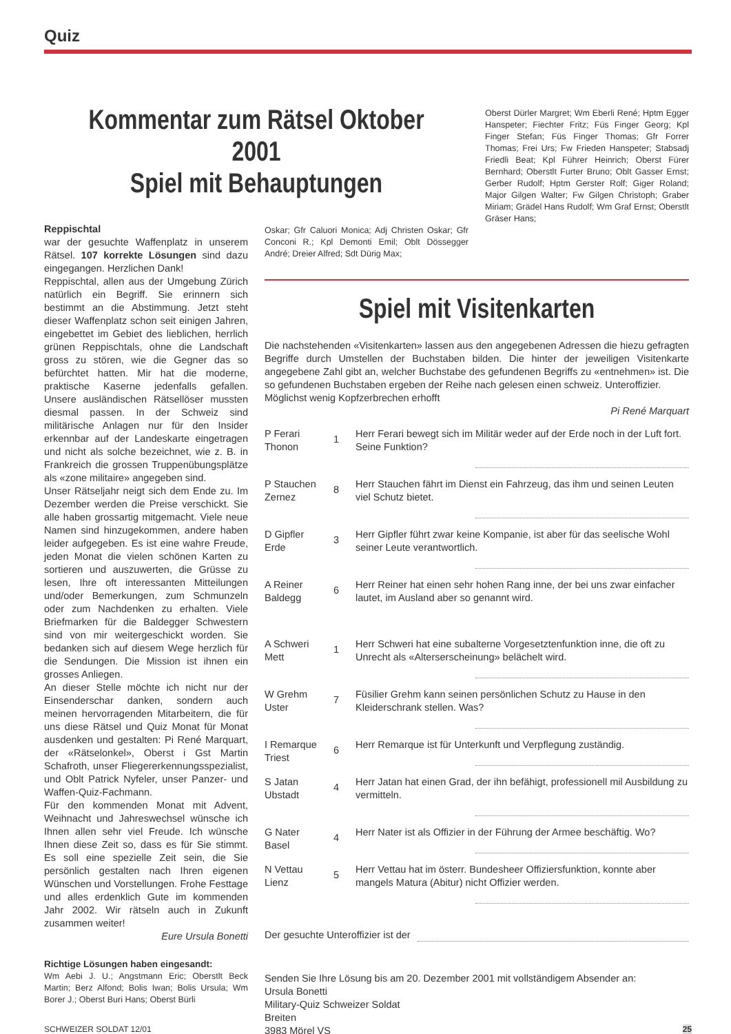Quiz
Kommentar zum Rätsel Oktober 2001
Spiel mit Behauptungen
Oberst Dürler Margret; Wm Eberli René; Hptm Egger Hanspeter; Fiechter Fritz; Füs Finger Georg; Kpl Finger Stefan; Füs Finger Thomas; Gfr Forrer Thomas; Frei Urs; Fw Frieden Hanspeter; Stabsadj Friedli Beat; Kpl Führer Heinrich; Oberst Fürer Bernhard; Oberstlt Furter Bruno; Oblt Gasser Ernst; Gerber Rudolf; Hptm Gerster Rolf; Giger Roland; Major Gilgen Walter; Fw Gilgen Christoph; Graber Miriam; Grädel Hans Rudolf; Wm Graf Ernst; Oberstlt Gräser Hans;
Reppischtal
war der gesuchte Waffenplatz in unserem Rätsel. 107 korrekte Lösungen sind dazu eingegangen. Herzlichen Dank!
Reppischtal, allen aus der Umgebung Zürich natürlich ein Begriff. Sie erinnern sich bestimmt an die Abstimmung. Jetzt steht dieser Waffenplatz schon seit einigen Jahren, eingebettet im Gebiet des lieblichen, herrlich grünen Reppischtals, ohne die Landschaft gross zu stören, wie die Gegner das so befürchtet hatten. Mir hat die moderne, praktische Kaserne jedenfalls gefallen. Unsere ausländischen Rätsellöser mussten diesmal passen. In der Schweiz sind militärische Anlagen nur für den Insider erkennbar auf der Landeskarte eingetragen und nicht als solche bezeichnet, wie z. B. in Frankreich die grossen Truppenübungsplätze als «zone militaire» angegeben sind.
Unser Rätseljahr neigt sich dem Ende zu. Im Dezember werden die Preise verschickt. Sie alle haben grossartig mitgemacht. Viele neue Namen sind hinzugekommen, andere haben leider aufgegeben. Es ist eine wahre Freude, jeden Monat die vielen schönen Karten zu sortieren und auszuwerten, die Grüsse zu lesen, Ihre oft interessanten Mitteilungen und/oder Bemerkungen, zum Schmunzeln oder zum Nachdenken zu erhalten. Viele Briefmarken für die Baldegger Schwestern sind von mir weitergeschickt worden. Sie bedanken sich auf diesem Wege herzlich für die Sendungen. Die Mission ist ihnen ein grosses Anliegen.
An dieser Stelle möchte ich nicht nur der Einsenderschar danken, sondern auch meinen hervorragenden Mitarbeitern, die für uns diese Rätsel und Quiz Monat für Monat ausdenken und gestalten: Pi René Marquart, der «Rätselonkel», Oberst i Gst Martin Schafroth, unser Fliegererkennungsspezialist, und Oblt Patrick Nyfeler, unser Panzer- und Waffen-Quiz-Fachmann.
Für den kommenden Monat mit Advent, Weihnacht und Jahreswechsel wünsche ich Ihnen allen sehr viel Freude. Ich wünsche Ihnen diese Zeit so, dass es für Sie stimmt. Es soll eine spezielle Zeit sein, die Sie persönlich gestalten nach Ihren eigenen Wünschen und Vorstellungen. Frohe Festtage und alles erdenklich Gute im kommenden Jahr 2002. Wir rätseln auch in Zukunft zusammen weiter!
Eure Ursula Bonetti
Richtige Lösungen haben eingesandt:
Wm Aebi J. U.; Angstmann Eric; Oberstlt Beck Martin; Berz Alfond; Bolis Iwan; Bolis Ursula; Wm Borer J.; Oberst Buri Hans; Oberst Bürli
Oskar; Gfr Caluori Monica; Adj Christen Oskar; Gfr Conconi R.; Kpl Demonti Emil; Oblt Dössegger André; Dreier Alfred; Sdt Dürig Max;
Spiel mit Visitenkarten
Die nachstehenden «Visitenkarten» lassen aus den angegebenen Adressen die hiezu gefragten Begriffe durch Umstellen der Buchstaben bilden. Die hinter der jeweiligen Visitenkarte angegebene Zahl gibt an, welcher Buchstabe des gefundenen Begriffs zu «entnehmen» ist. Die so gefundenen Buchstaben ergeben der Reihe nach gelesen einen schweiz. Unteroffizier.
Möglichst wenig Kopfzerbrechen erhofft
Pi René Marquart
| P Ferari Thonon | 1 | Herr Ferari bewegt sich im Militär weder auf der Erde noch in der Luft fort. Seine Funktion? |
| P Stauchen Zernez | 8 | Herr Stauchen fährt im Dienst ein Fahrzeug, das ihm und seinen Leuten viel Schutz bietet. |
| D Gipfler Erde | 3 | Herr Gipfler führt zwar keine Kompanie, ist aber für das seelische Wohl seiner Leute verantwortlich. |
| A Reiner Baldegg | 6 | Herr Reiner hat einen sehr hohen Rang inne, der bei uns zwar einfacher lautet, im Ausland aber so genannt wird. |
| A Schweri Mett | 1 | Herr Schweri hat eine subalterne Vorgesetztenfunktion inne, die oft zu Unrecht als «Alterserscheinung» belächelt wird. |
| W Grehm Uster | 7 | Füsilier Grehm kann seinen persönlichen Schutz zu Hause in den Kleiderschrank stellen. Was? |
| I Remarque Triest | 6 | Herr Remarque ist für Unterkunft und Verpflegung zuständig. |
| S Jatan Ubstadt | 4 | Herr Jatan hat einen Grad, der ihn befähigt, professionell mil Ausbildung zu vermitteln. |
| G Nater Basel | 4 | Herr Nater ist als Offizier in der Führung der Armee beschäftig. Wo? |
| N Vettau Lienz | 5 | Herr Vettau hat im österr. Bundesheer Offiziersfunktion, konnte aber mangels Matura (Abitur) nicht Offizier werden. |
Der gesuchte Unteroffizier ist der
Senden Sie Ihre Lösung bis am 20. Dezember 2001 mit vollständigem Absender an:
Ursula Bonetti
Military-Quiz Schweizer Soldat
Breiten
3983 Mörel VS
SCHWEIZER SOLDAT 12/01 25